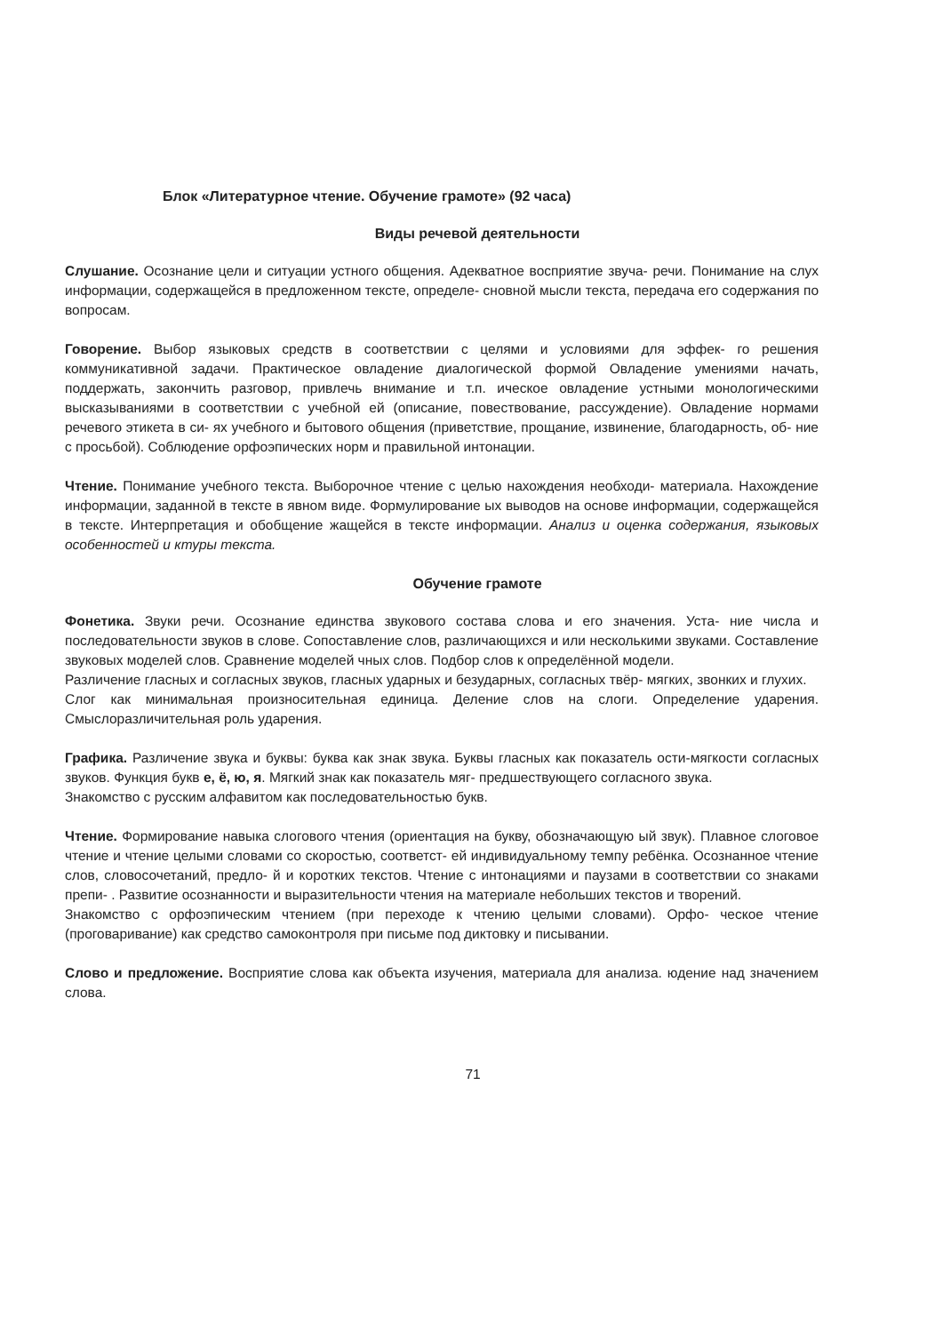Блок «Литературное чтение. Обучение грамоте» (92 часа)
Виды речевой деятельности
Слушание. Осознание цели и ситуации устного общения. Адекватное восприятие звуча- речи. Понимание на слух информации, содержащейся в предложенном тексте, определе- сновной мысли текста, передача его содержания по вопросам.
Говорение. Выбор языковых средств в соответствии с целями и условиями для эффек- го решения коммуникативной задачи. Практическое овладение диалогической формой Овладение умениями начать, поддержать, закончить разговор, привлечь внимание и т.п. ическое овладение устными монологическими высказываниями в соответствии с учебной ей (описание, повествование, рассуждение). Овладение нормами речевого этикета в си- ях учебного и бытового общения (приветствие, прощание, извинение, благодарность, об- ние с просьбой). Соблюдение орфоэпических норм и правильной интонации.
Чтение. Понимание учебного текста. Выборочное чтение с целью нахождения необходи- материала. Нахождение информации, заданной в тексте в явном виде. Формулирование ых выводов на основе информации, содержащейся в тексте. Интерпретация и обобщение жащейся в тексте информации. Анализ и оценка содержания, языковых особенностей и ктуры текста.
Обучение грамоте
Фонетика. Звуки речи. Осознание единства звукового состава слова и его значения. Уста- ние числа и последовательности звуков в слове. Сопоставление слов, различающихся и или несколькими звуками. Составление звуковых моделей слов. Сравнение моделей чных слов. Подбор слов к определённой модели.
Различение гласных и согласных звуков, гласных ударных и безударных, согласных твёр- мягких, звонких и глухих.
Слог как минимальная произносительная единица. Деление слов на слоги. Определение ударения. Смыслоразличительная роль ударения.
Графика. Различение звука и буквы: буква как знак звука. Буквы гласных как показатель ости-мягкости согласных звуков. Функция букв е, ё, ю, я. Мягкий знак как показатель мяг- предшествующего согласного звука.
Знакомство с русским алфавитом как последовательностью букв.
Чтение. Формирование навыка слогового чтения (ориентация на букву, обозначающую ый звук). Плавное слоговое чтение и чтение целыми словами со скоростью, соответст- ей индивидуальному темпу ребёнка. Осознанное чтение слов, словосочетаний, предло- й и коротких текстов. Чтение с интонациями и паузами в соответствии со знаками препи- . Развитие осознанности и выразительности чтения на материале небольших текстов и творений.
Знакомство с орфоэпическим чтением (при переходе к чтению целыми словами). Орфо- ческое чтение (проговаривание) как средство самоконтроля при письме под диктовку и писывании.
Слово и предложение. Восприятие слова как объекта изучения, материала для анализа. юдение над значением слова.
71